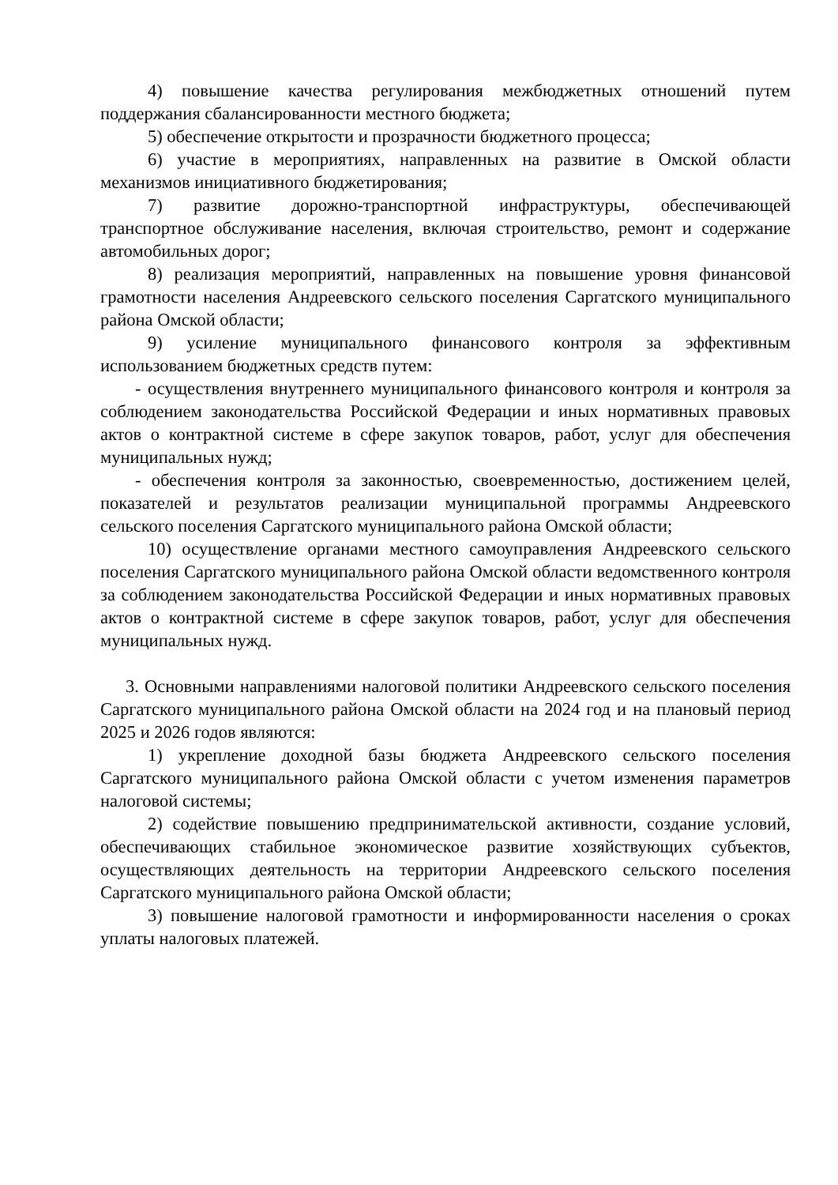4) повышение качества регулирования межбюджетных отношений путем поддержания сбалансированности местного бюджета;
5) обеспечение открытости и прозрачности бюджетного процесса;
6) участие в мероприятиях, направленных на развитие в Омской области механизмов инициативного бюджетирования;
7) развитие дорожно-транспортной инфраструктуры, обеспечивающей транспортное обслуживание населения, включая строительство, ремонт и содержание автомобильных дорог;
8) реализация мероприятий, направленных на повышение уровня финансовой грамотности населения Андреевского сельского поселения Саргатского муниципального района Омской области;
9) усиление муниципального финансового контроля за эффективным использованием бюджетных средств путем:
- осуществления внутреннего муниципального финансового контроля и контроля за соблюдением законодательства Российской Федерации и иных нормативных правовых актов о контрактной системе в сфере закупок товаров, работ, услуг для обеспечения муниципальных нужд;
- обеспечения контроля за законностью, своевременностью, достижением целей, показателей и результатов реализации муниципальной программы Андреевского сельского поселения Саргатского муниципального района Омской области;
10) осуществление органами местного самоуправления Андреевского сельского поселения Саргатского муниципального района Омской области ведомственного контроля за соблюдением законодательства Российской Федерации и иных нормативных правовых актов о контрактной системе в сфере закупок товаров, работ, услуг для обеспечения муниципальных нужд.
3. Основными направлениями налоговой политики Андреевского сельского поселения Саргатского муниципального района Омской области на 2024 год и на плановый период 2025 и 2026 годов являются:
1) укрепление доходной базы бюджета Андреевского сельского поселения Саргатского муниципального района Омской области с учетом изменения параметров налоговой системы;
2) содействие повышению предпринимательской активности, создание условий, обеспечивающих стабильное экономическое развитие хозяйствующих субъектов, осуществляющих деятельность на территории Андреевского сельского поселения Саргатского муниципального района Омской области;
3) повышение налоговой грамотности и информированности населения о сроках уплаты налоговых платежей.